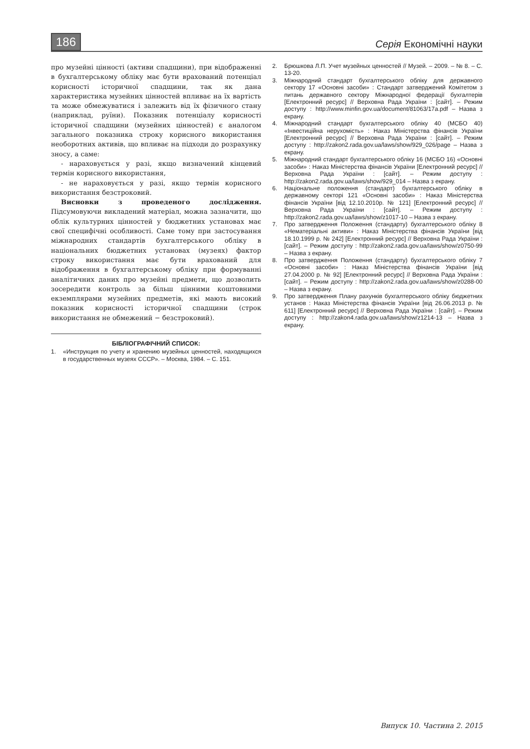186 Серія Економічні науки
про музейні цінності (активи спадщини), при відображенні в бухгалтерському обліку має бути врахований потенціал корисності історичної спадщини, так як дана характеристика музейних цінностей впливає на їх вартість та може обмежуватися і залежить від їх фізичного стану (наприклад, руїни). Показник потенціалу корисності історичної спадщини (музейних цінностей) є аналогом загального показника строку корисного використання необоротних активів, що впливає на підходи до розрахунку зносу, а саме:
- нараховується у разі, якщо визначений кінцевий термін корисного використання,
- не нараховується у разі, якщо термін корисного використання безстроковий.
Висновки з проведеного дослідження. Підсумовуючи викладений матеріал, можна зазначити, що облік культурних цінностей у бюджетних установах має свої специфічні особливості. Саме тому при застосування міжнародних стандартів бухгалтерського обліку в національних бюджетних установах (музеях) фактор строку використання має бути врахований для відображення в бухгалтерському обліку при формуванні аналітичних даних про музейні предмети, що дозволить зосередити контроль за більш цінними коштовними екземплярами музейних предметів, які мають високий показник корисності історичної спадщини (строк використання не обмежений − безстроковий).
БІБЛІОГРАФІЧНИЙ СПИСОК:
1. «Инструкция по учету и хранению музейных ценностей, находящихся в государственных музеях СССР». – Москва, 1984. – С. 151.
2. Брюшкова Л.П. Учет музейных ценностей // Музей. – 2009. – № 8. – С. 13-20.
3. Міжнародний стандарт бухгалтерського обліку для державного сектору 17 «Основні засоби» : Стандарт затверджений Комітетом з питань державного сектору Міжнародної федерації бухгалтерів [Електронний ресурс] // Верховна Рада України : [сайт]. – Режим доступу : http://www.minfin.gov.ua/document/81063/17a.pdf – Назва з екрану.
4. Міжнародний стандарт бухгалтерського обліку 40 (МСБО 40) «Інвестиційна нерухомість» : Наказ Міністерства фінансів України [Електронний ресурс] // Верховна Рада України : [сайт]. – Режим доступу : http://zakon2.rada.gov.ua/laws/show/929_026/page – Назва з екрану.
5. Міжнародний стандарт бухгалтерського обліку 16 (МСБО 16) «Основні засоби» : Наказ Міністерства фінансів України [Електронний ресурс] // Верховна Рада України : [сайт]. – Режим доступу : http://zakon2.rada.gov.ua/laws/show/929_014 – Назва з екрану.
6. Національне положення (стандарт) бухгалтерського обліку в державному секторі 121 «Основні засоби» : Наказ Міністерства фінансів України [від 12.10.2010р. № 121] [Електронний ресурс] // Верховна Рада України : [сайт]. – Режим доступу : http://zakon2.rada.gov.ua/laws/show/z1017-10 – Назва з екрану.
7. Про затвердження Положення (стандарту) бухгалтерського обліку 8 «Нематеріальні активи» : Наказ Міністерства фінансів України [від 18.10.1999 р. № 242] [Електронний ресурс] // Верховна Рада України : [сайт]. – Режим доступу : http://zakon2.rada.gov.ua/laws/show/z0750-99 – Назва з екрану.
8. Про затвердження Положення (стандарту) бухгалтерського обліку 7 «Основні засоби» : Наказ Міністерства фінансів України [від 27.04.2000 р. № 92] [Електронний ресурс] // Верховна Рада України : [сайт]. – Режим доступу : http://zakon2.rada.gov.ua/laws/show/z0288-00 – Назва з екрану.
9. Про затвердження Плану рахунків бухгалтерського обліку бюджетних установ : Наказ Міністерства фінансів України [від 26.06.2013 р. № 611] [Електронний ресурс] // Верховна Рада України : [сайт]. – Режим доступу : http://zakon4.rada.gov.ua/laws/show/z1214-13 – Назва з екрану.
Випуск 10. Частина 2. 2015